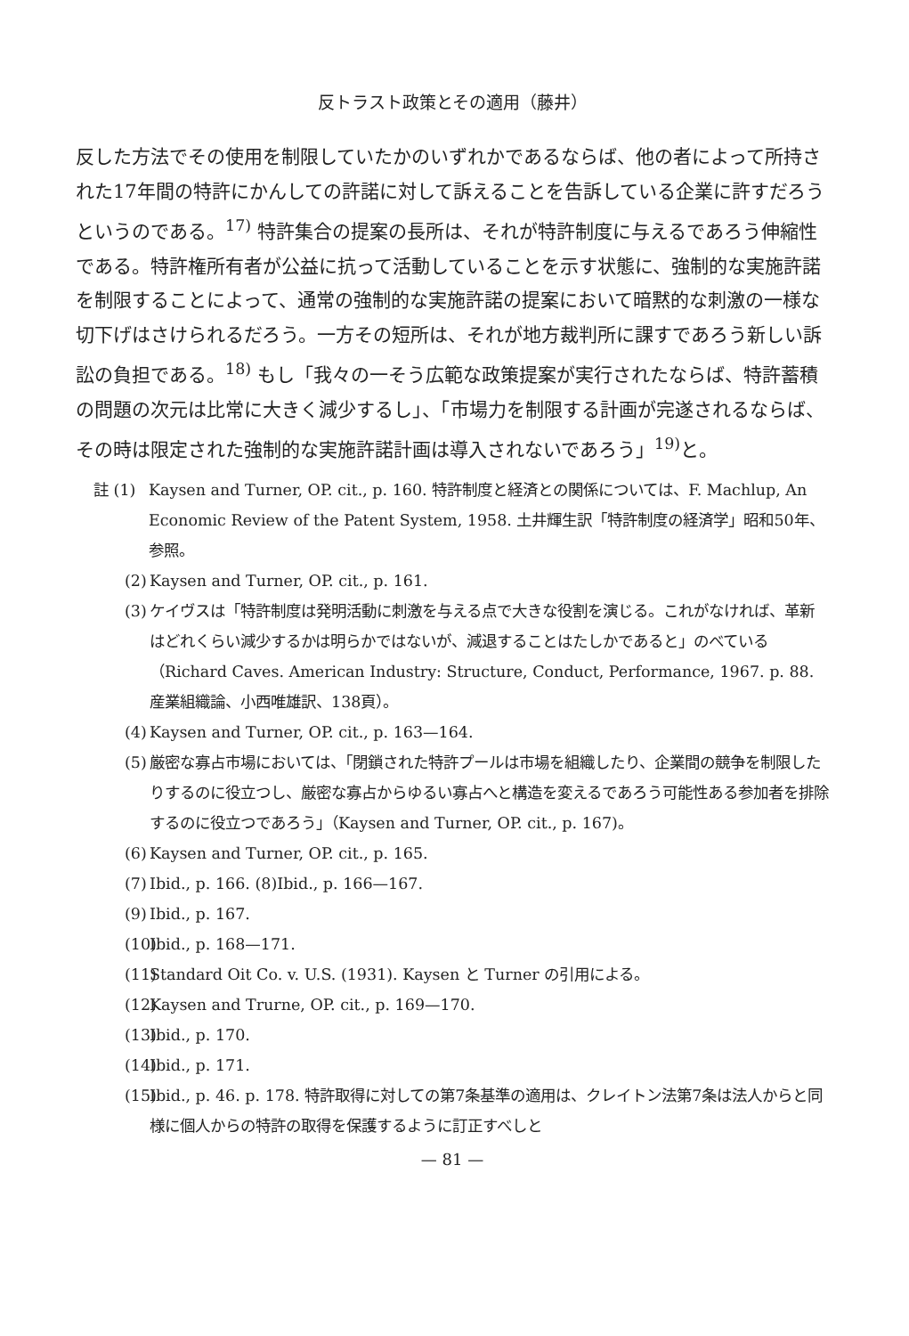反トラスト政策とその適用（藤井）
反した方法でその使用を制限していたかのいずれかであるならば、他の者によって所持された17年間の特許にかんしての許諾に対して訴えることを告訴している企業に許すだろうというのである。<sup>17)</sup> 特許集合の提案の長所は、それが特許制度に与えるであろう伸縮性である。特許権所有者が公益に抗って活動していることを示す状態に、強制的な実施許諾を制限することによって、通常の強制的な実施許諾の提案において暗黙的な刺激の一様な切下げはさけられるだろう。一方その短所は、それが地方裁判所に課すであろう新しい訴訟の負担である。<sup>18)</sup> もし「我々の一そう広範な政策提案が実行されたならば、特許蓄積の問題の次元は比常に大きく減少するし」、「市場力を制限する計画が完遂されるならば、その時は限定された強制的な実施許諾計画は導入されないであろう」<sup>19)</sup>と。
註 (1) Kaysen and Turner, OP. cit., p. 160. 特許制度と経済との関係については、F. Machlup, An Economic Review of the Patent System, 1958. 土井輝生訳「特許制度の経済学」昭和50年、参照。
(2) Kaysen and Turner, OP. cit., p. 161.
(3) ケイヴスは「特許制度は発明活動に刺激を与える点で大きな役割を演じる。これがなければ、革新はどれくらい減少するかは明らかではないが、減退することはたしかであると」のべている（Richard Caves. American Industry: Structure, Conduct, Performance, 1967. p. 88. 産業組織論、小西唯雄訳、138頁）。
(4) Kaysen and Turner, OP. cit., p. 163—164.
(5) 厳密な寡占市場においては、「閉鎖された特許プールは市場を組織したり、企業間の競争を制限したりするのに役立つし、厳密な寡占からゆるい寡占へと構造を変えるであろう可能性ある参加者を排除するのに役立つであろう」（Kaysen and Turner, OP. cit., p. 167)。
(6) Kaysen and Turner, OP. cit., p. 165.
(7) Ibid., p. 166. (8)Ibid., p. 166—167.
(9) Ibid., p. 167.
(10) Ibid., p. 168—171.
(11) Standard Oit Co. v. U.S. (1931). Kaysen と Turner の引用による。
(12) Kaysen and Trurne, OP. cit., p. 169—170.
(13) Ibid., p. 170.
(14) Ibid., p. 171.
(15) Ibid., p. 46. p. 178. 特許取得に対しての第7条基準の適用は、クレイトン法第7条は法人からと同様に個人からの特許の取得を保護するように訂正すべしと
— 81 —